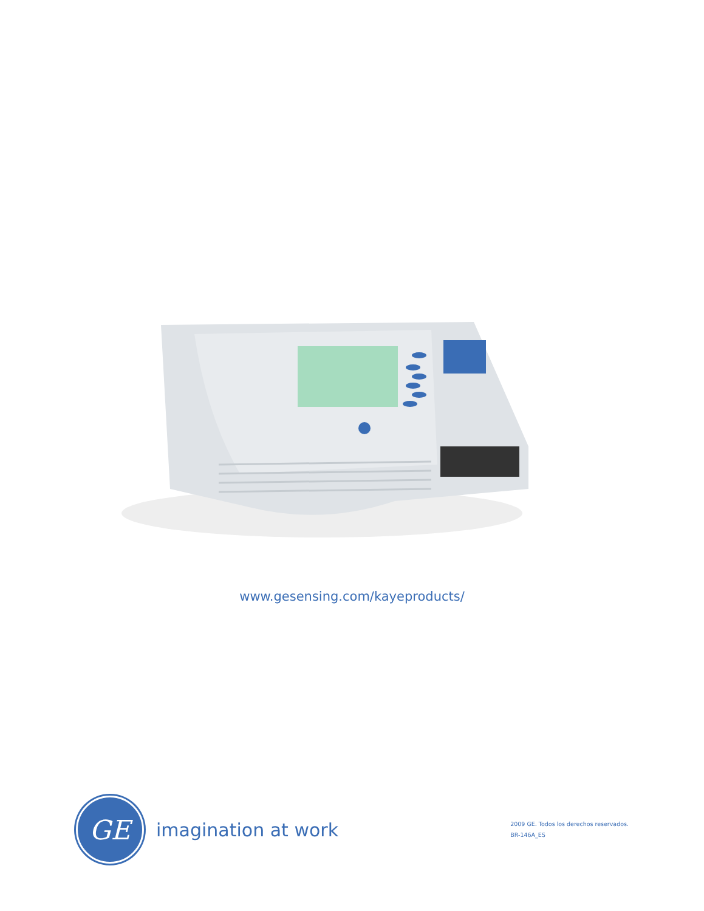www.gesensing.com/kayeproducts/
GE
imagination at work
2009 GE. Todos los derechos reservados.
BR-146A_ES